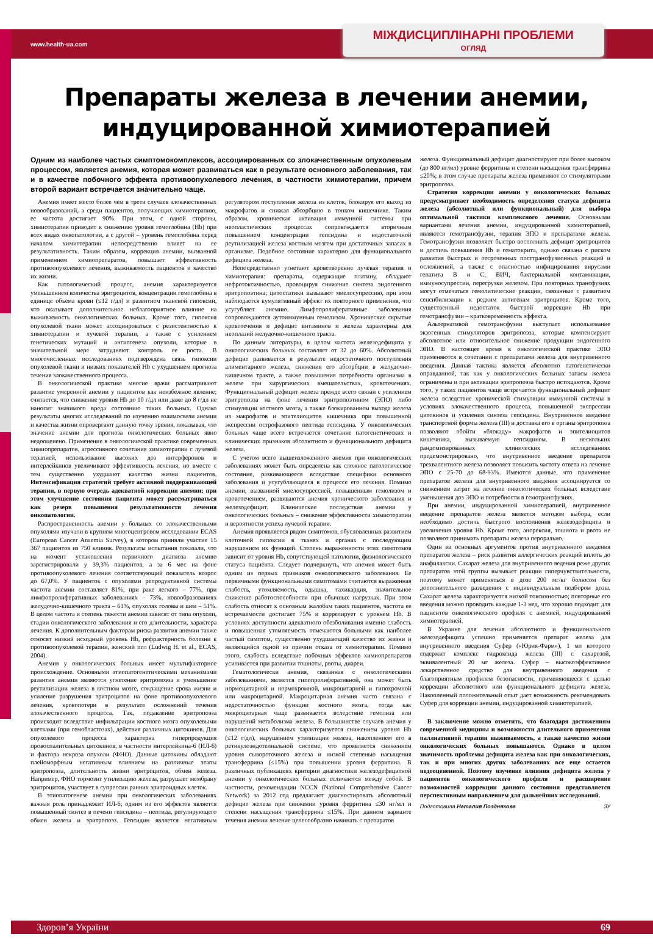www.health-ua.com
МІЖДИСЦИПЛІНАРНІ ПРОБЛЕМИ
ОГЛЯД
Препараты железа в лечении анемии,
индуцированной химиотерапией
Одним из наиболее частых симптомокомплексов, ассоциированных со злокачественным опухолевым процессом, является анемия, которая может развиваться как в результате основного заболевания, так и в качестве побочного эффекта противоопухолевого лечения, в частности химиотерапии, причем второй вариант встречается значительно чаще.
Анемия имеет место более чем в трети случаев злокачественных новообразований, а среди пациентов, получающих химиотерапию, ее частота достигает 90%. При этом, с одной стороны, химиотерапия приводит к снижению уровня гемоглобина (Hb) при всех видах онкопатологии, а с другой – уровень гемоглобина перед началом химиотерапии непосредственно влияет на ее результативность. Таким образом, коррекция анемии, вызванной применением химиопрепаратов, повышает эффективность противоопухолевого лечения, выживаемость пациентов и качество их жизни.
Как патологический процесс, анемия характеризуется уменьшением количества эритроцитов, концентрации гемоглобина в единице объема крови (≤12 г/дл) и развитием тканевой гипоксии, что оказывает дополнительное неблагоприятное влияние на выживаемость онкологических больных. Кроме того, гипоксия опухолевой ткани может ассоциироваться с резистентностью к химиотерапии и лучевой терапии, а также с усилением генетических мутаций и ангиогенеза опухоли, которые в значительной мере затрудняют контроль ее роста. В многочисленных исследованиях подтверждена связь гипоксии опухолевой ткани и низких показателей Hb с ухудшением прогноза течения злокачественного процесса.
В онкологической практике многие врачи рассматривают развитие умеренной анемии у пациентов как неизбежное явление; считается, что снижение уровня Hb до 10 г/дл или даже до 8 г/дл не наносит значимого вреда состоянию таких больных. Однако результаты многих исследований по изучению взаимосвязи анемии и качества жизни опровергают данную точку зрения, показывая, что значение анемии для прогноза онкологических больных явно недооценено. Применение в онкологической практике современных химиопрепаратов, агрессивного сочетания химиотерапии с лучевой терапией, использование высоких доз интерферонов и интерлейкинов увеличивают эффективность лечения, но вместе с тем существенно ухудшают качество жизни пациентов. Интенсификация стратегий требует активной поддерживающей терапии, в первую очередь адекватной коррекции анемии; при этом улучшение состояния пациента может рассматриваться как резерв повышения результативности лечения онкопатологии.
Распространенность анемии у больных со злокачественными опухолями изучали в крупном многоцентровом исследовании ECAS (European Cancer Anaemia Survey), в котором приняли участие 15 367 пациентов из 750 клиник. Результаты испытания показали, что на момент установления первичного диагноза анемию зарегистрировали у 39,3% пациентов, а за 6 мес на фоне противоопухолевого лечения соответствующий показатель возрос до 67,0%. У пациенток с опухолями репродуктивной системы частота анемии составляет 81%, при раке легкого – 77%, при лимфопролиферативных заболеваниях – 73%, новообразованиях желудочно-кишечного тракта – 61%, опухолях головы и шеи – 51%. В целом частота и степень тяжести анемии зависят от типа опухоли, стадии онкологического заболевания и его длительности, характера лечения. К дополнительным факторам риска развития анемии также относят низкий исходный уровень Hb, рефрактерность болезни к противоопухолевой терапии, женский пол (Ludwig H. et al., ECAS, 2004).
Анемия у онкологических больных имеет мультифакторное происхождение. Основными этиопатогенетическими механизмами развития анемии являются угнетение эритропоэза и уменьшение реутилизации железа в костном мозге, сокращение срока жизни и усиление разрушения эритроцитов на фоне противоопухолевого лечения, кровопотери в результате осложнений течения злокачественного процесса. Так, подавление эритропоэза происходит вследствие инфильтрации костного мозга опухолевыми клетками (при гемобластозах), действия различных цитокинов. Для опухолевого процесса характерна гиперпродукция провоспалительных цитокинов, в частности интерлейкина-6 (ИЛ-6) и фактора некроза опухоли (ФНО). Данные цитокины обладают плейоморфным негативным влиянием на различные этапы эритропоэза, длительность жизни эритроцитов, обмен железа. Например, ФНО тормозит утилизацию железа, разрушает мембрану эритроцитов, участвует в супрессии ранних эритроидных клеток.
В этиопатогенезе анемии при онкологических заболеваниях важная роль принадлежит ИЛ-6; одним из его эффектов является повышенный синтез в печени гепсидина – пептида, регулирующего обмен железа и эритропоэз. Гепсидин является негативным регулятором поступления железа из клеток, блокируя его выход из макрофагов и снижая абсорбцию в тонком кишечнике. Таким образом, хроническая активация иммунной системы при неопластических процессах сопровождается вторичным повышением концентрации гепсидина и недостаточной реутилизацией железа костным мозгом при достаточных запасах в организме. Подобное состояние характерно для функционального дефицита железа.
Непосредственно угнетают кроветворение лучевая терапия и химиотерапия: препараты, содержащие платину, обладают нефротоксичностью, провоцируя снижение синтеза эндогенного эритропоэтина; цитостатики вызывают миелосупрессию, при этом наблюдается кумулятивный эффект их повторного применения, что усугубляет анемию. Лимфопролиферативные заболевания сопровождаются аутоиммунным гемолизом. Хронические скрытые кровотечения и дефицит витаминов и железа характерны для неоплазий желудочно-кишечного тракта.
По данным литературы, в целом частота железодефицита у онкологических больных составляет от 32 до 60%. Абсолютный дефицит развивается в результате недостаточного поступления алиментарного железа, снижения его абсорбции в желудочно-кишечном тракте, а также повышения потребности организма в железе при хирургических вмешательствах, кровотечениях. Функциональный дефицит железа прежде всего связан с усилением эритропоэза на фоне лечения эритропоэтином (ЭПО) либо стимуляции костного мозга, а также блокированием выхода железа из макрофагов и эпителиоцитов кишечника при повышенной экспрессии острофазового пептида гепсидина. У онкологических больных чаще всего встречается сочетание патогенетических и клинических признаков абсолютного и функционального дефицита железа.
С учетом всего вышеизложенного анемия при онкологических заболеваниях может быть определена как сложное патологическое состояние, развивающееся вследствие специфики основного заболевания и усугубляющееся в процессе его лечения. Помимо анемии, вызванной миелосупрессией, повышенным гемолизом и кровотечением, развиваются анемия хронического заболевания и железодефицит. Клинические последствия анемии у онкологических больных – снижение эффективности химиотерапии и вероятности успеха лучевой терапии.
Анемия проявляется рядом симптомов, обусловленных развитием клеточной гипоксии в тканях и органах с последующим нарушением их функций. Степень выраженности этих симптомов зависит от уровня Hb, сопутствующей патологии, физиологического статуса пациента. Следует подчеркнуть, что анемия может быть одним из первых признаков онкологического заболевания. Ее первичными функциональными симптомами считаются выраженная слабость, утомляемость, одышка, тахикардия, значительное снижение работоспособности при обычных нагрузках. При этом слабость относят к основным жалобам таких пациентов, частота ее встречаемости достигает 75% и коррелирует с уровнем Hb. В условиях доступности адекватного обезболивания именно слабость и повышенная утомляемость отмечаются больными как наиболее частый симптом, существенно ухудшающий качество их жизни и являющийся одной из причин отказа от химиотерапии. Помимо этого, слабость вследствие побочных эффектов химиопрепаратов усиливается при развитии тошноты, рвоты, диареи.
Гематологически анемия, связанная с онкологическими заболеваниями, является гипопролиферативной, она может быть нормоцитарной и нормохромной, микроцитарной и гипохромной или макроцитарной. Макроцитарная анемия часто связана с недостаточностью функции костного мозга, тогда как микроцитарная чаще развивается вследствие гемолиза или нарушений метаболизма железа. В большинстве случаев анемия у онкологических больных характеризуется снижением уровня Hb (≤12 г/дл), нарушением утилизации железа, накоплением его в ретикулоэндотелиальной системе, что проявляется снижением уровня сывороточного железа и низкой степенью насыщения трансферрина (≤15%) при повышении уровня ферритина. В различных публикациях критерии диагностики железодефицитной анемии у онкологических больных отличаются между собой. В частности, рекомендации NCCN (National Comprehensive Cancer Network) за 2012 год предлагают диагностировать абсолютный дефицит железа при снижении уровня ферритина ≤30 нг/мл и степени насыщения трансферрина ≤15%. При данном варианте течения анемии лечение целесообразно начинать с препаратов
железа. Функциональный дефицит диагностируют при более высоком (до 800 нг/мл) уровне ферритина и степени насыщения трансферрина ≤20%; в этом случае препараты железа применяют со стимуляторами эритропоэза.
Стратегия коррекции анемии у онкологических больных предусматривает необходимость определения статуса дефицита железа (абсолютный или функциональный) для выбора оптимальной тактики комплексного лечения. Основными вариантами лечения анемии, индуцированной химиотерапией, являются гемотрансфузии, терапия ЭПО и препаратами железа. Гемотрансфузия позволяет быстро восполнить дефицит эритроцитов и достичь повышения Hb и гематокрита, однако связана с риском развития быстрых и отсроченных посттрансфузионных реакций и осложнений, а также с опасностью инфицирования вирусами гепатита В и С, ВИЧ, бактериальной контаминации, иммуносупрессии, перегрузки железом. При повторных трансфузиях могут отмечаться гемолитические реакции, связанные с развитием сенсибилизации к редким антигенам эритроцитов. Кроме того, существенный недостаток быстрой коррекции Hb при гемотрансфузии – кратковременность эффекта.
Альтернативой гемотрансфузии выступает использование экзогенных стимуляторов эритропоэза, которые компенсируют абсолютное или относительное снижение продукции эндогенного ЭПО. В настоящее время в онкологической практике ЭПО применяются в сочетании с препаратами железа для внутривенного введения. Данная тактика является абсолютно патогенетически оправданной, так как у онкологических больных запасы железа ограничены и при активации эритропоэза быстро истощаются. Кроме того, у таких пациентов чаще встречается функциональный дефицит железа вследствие хронической стимуляции иммунной системы в условиях злокачественного процесса, повышенной экспрессии цитокинов и усиления синтеза гепсидина. Внутривенное введение транспортной формы железа (III) и доставка его в органы эритропоэза позволяют обойти «блокаду» макрофагов и эпителиоцитов кишечника, вызываемую гепсидином. В нескольких рандомизированных клинических исследованиях продемонстрировано, что внутривенное введение препаратов трехвалентного железа позволяет повысить частоту ответа на лечение ЭПО с 25-70 до 68-93%. Имеются данные, что применение препаратов железа для внутривенного введения ассоциируется со снижением затрат на лечение онкологических больных вследствие уменьшения доз ЭПО и потребности в гемотрансфузиях.
При анемии, индуцированной химиотерапией, внутривенное введение препаратов железа является методом выбора, если необходимо достичь быстрого восполнения железодефицита и увеличения уровня Hb. Кроме того, анорексия, тошнота и рвота не позволяют принимать препараты железа перорально.
Один из основных аргументов против внутривенного введения препаратов железа – риск развития аллергических реакций вплоть до анафилаксии. Сахарат железа для внутривенного ведения реже других препаратов этой группы вызывает реакции гиперчувствительности, поэтому может применяться в дозе 200 мг/кг болюсом без дополнительного разведения с индивидуальным подбором дозы. Сахарат железа характеризуется низкой токсичностью; повторные его введения можно проводить каждые 1-3 нед, что хорошо подходит для пациентов онкологического профиля с анемией, индуцированной химиотерапией.
В Украине для лечения абсолютного и функционального железодефицита успешно применяется препарат железа для внутривенного введения Суфер («Юрия-Фарм»), 1 мл которого содержит комплекс гидроксида железа (III) с сахарозой, эквивалентный 20 мг железа. Суфер – высокоэффективное лекарственное средство для внутривенного введения с благоприятным профилем безопасности, применяющееся с целью коррекции абсолютного или функционального дефицита железа. Накопленный положительный опыт дает возможность рекомендовать Суфер для коррекции анемии, индуцированной химиотерапией.
В заключение можно отметить, что благодаря достижениям современной медицины и возможности длительного применения паллиативной терапии выживаемость, а также качество жизни онкологических больных повышаются. Однако в целом значимость проблемы дефицита железа как при онкологических, так и при многих других заболеваниях все еще остается недооцененной. Поэтому изучение влияния дефицита железа у пациентов онкологического профиля и расширение возможностей коррекции данного состояния представляется перспективным направлением для дальнейших исследований.
Подготовила Наталия Позднякова ЗУ
Здоров’я України 69